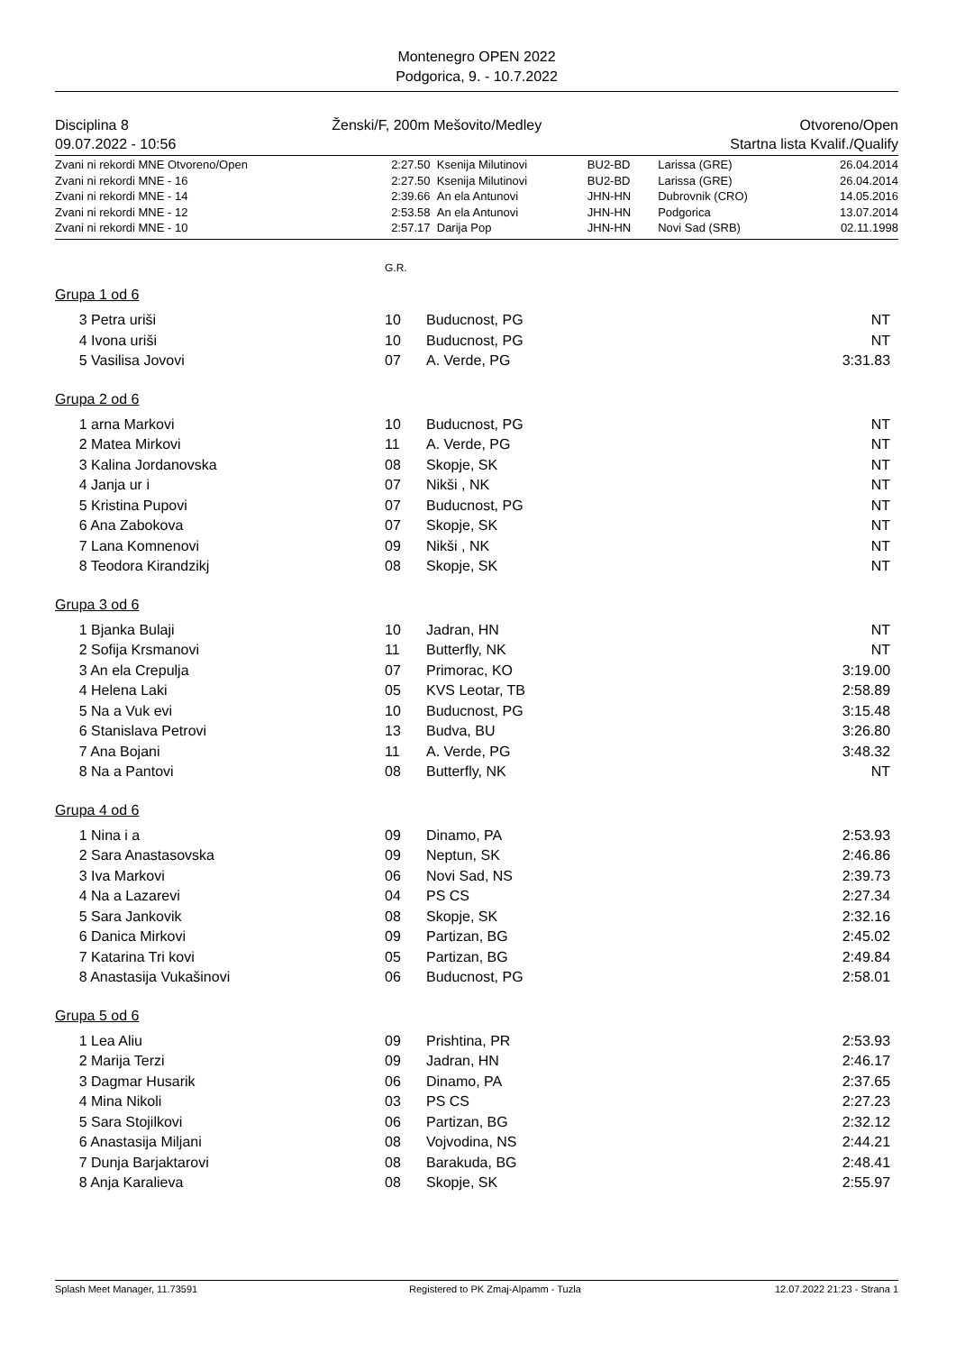Montenegro OPEN 2022
Podgorica, 9. - 10.7.2022
| Disciplina 8 | Ženski/F, 200m Mešovito/Medley | Otvoreno/Open |
| 09.07.2022 - 10:56 | | Startna lista Kvalif./Qualify |
| Zvani ni rekordi MNE Otvoreno/Open | 2:27.50 | Ksenija Milutinovi | BU2-BD | Larissa (GRE) | 26.04.2014 |
| Zvani ni rekordi MNE - 16 | 2:27.50 | Ksenija Milutinovi | BU2-BD | Larissa (GRE) | 26.04.2014 |
| Zvani ni rekordi MNE - 14 | 2:39.66 | An ela Antunovi | JHN-HN | Dubrovnik (CRO) | 14.05.2016 |
| Zvani ni rekordi MNE - 12 | 2:53.58 | An ela Antunovi | JHN-HN | Podgorica | 13.07.2014 |
| Zvani ni rekordi MNE - 10 | 2:57.17 | Darija Pop | JHN-HN | Novi Sad (SRB) | 02.11.1998 |
G.R.
Grupa 1 od 6
| 3 Petra uriši | 10 | Buducnost, PG | NT |
| 4 Ivona uriši | 10 | Buducnost, PG | NT |
| 5 Vasilisa Jovovi | 07 | A. Verde, PG | 3:31.83 |
Grupa 2 od 6
| 1 arna Markovi | 10 | Buducnost, PG | NT |
| 2 Matea Mirkovi | 11 | A. Verde, PG | NT |
| 3 Kalina Jordanovska | 08 | Skopje, SK | NT |
| 4 Janja ur i | 07 | Nikši , NK | NT |
| 5 Kristina Pupovi | 07 | Buducnost, PG | NT |
| 6 Ana Zabokova | 07 | Skopje, SK | NT |
| 7 Lana Komnenovi | 09 | Nikši , NK | NT |
| 8 Teodora Kirandzikj | 08 | Skopje, SK | NT |
Grupa 3 od 6
| 1 Bjanka Bulaji | 10 | Jadran, HN | NT |
| 2 Sofija Krsmanovi | 11 | Butterfly, NK | NT |
| 3 An ela Crepulja | 07 | Primorac, KO | 3:19.00 |
| 4 Helena Laki | 05 | KVS Leotar, TB | 2:58.89 |
| 5 Na a Vuk evi | 10 | Buducnost, PG | 3:15.48 |
| 6 Stanislava Petrovi | 13 | Budva, BU | 3:26.80 |
| 7 Ana Bojani | 11 | A. Verde, PG | 3:48.32 |
| 8 Na a Pantovi | 08 | Butterfly, NK | NT |
Grupa 4 od 6
| 1 Nina i a | 09 | Dinamo, PA | 2:53.93 |
| 2 Sara Anastasovska | 09 | Neptun, SK | 2:46.86 |
| 3 Iva Markovi | 06 | Novi Sad, NS | 2:39.73 |
| 4 Na a Lazarevi | 04 | PS CS | 2:27.34 |
| 5 Sara Jankovik | 08 | Skopje, SK | 2:32.16 |
| 6 Danica Mirkovi | 09 | Partizan, BG | 2:45.02 |
| 7 Katarina Tri kovi | 05 | Partizan, BG | 2:49.84 |
| 8 Anastasija Vukašinovi | 06 | Buducnost, PG | 2:58.01 |
Grupa 5 od 6
| 1 Lea Aliu | 09 | Prishtina, PR | 2:53.93 |
| 2 Marija Terzi | 09 | Jadran, HN | 2:46.17 |
| 3 Dagmar Husarik | 06 | Dinamo, PA | 2:37.65 |
| 4 Mina Nikoli | 03 | PS CS | 2:27.23 |
| 5 Sara Stojilkovi | 06 | Partizan, BG | 2:32.12 |
| 6 Anastasija Miljani | 08 | Vojvodina, NS | 2:44.21 |
| 7 Dunja Barjaktarovi | 08 | Barakuda, BG | 2:48.41 |
| 8 Anja Karalieva | 08 | Skopje, SK | 2:55.97 |
| Splash Meet Manager, 11.73591 | Registered to PK Zmaj-Alpamm - Tuzla | 12.07.2022 21:23 - Strana 1 |